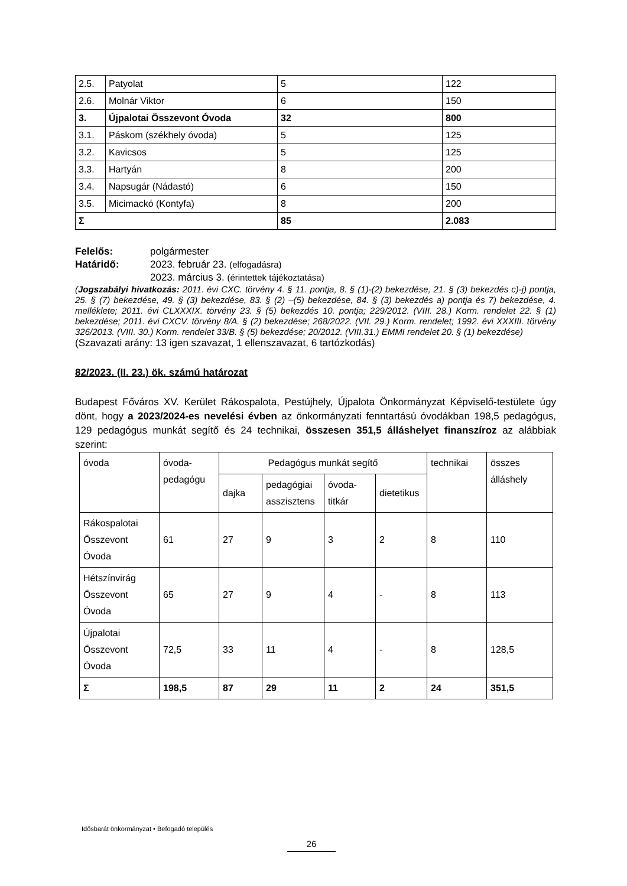| 2.5. | Patyolat | 5 | 122 |
| 2.6. | Molnár Viktor | 6 | 150 |
| 3. | Újpalotai Összevont Óvoda | 32 | 800 |
| 3.1. | Páskom (székhely óvoda) | 5 | 125 |
| 3.2. | Kavicsos | 5 | 125 |
| 3.3. | Hartyán | 8 | 200 |
| 3.4. | Napsugár (Nádastó) | 6 | 150 |
| 3.5. | Micimackó (Kontyfa) | 8 | 200 |
| Σ | | 85 | 2.083 |
Felelős: polgármester
Határidő: 2023. február 23. (elfogadásra)
2023. március 3. (érintettek tájékoztatása)
(Jogszabályi hivatkozás: 2011. évi CXC. törvény 4. § 11. pontja, 8. § (1)-(2) bekezdése, 21. § (3) bekezdés c)-j) pontja, 25. § (7) bekezdése, 49. § (3) bekezdése, 83. § (2) –(5) bekezdése, 84. § (3) bekezdés a) pontja és 7) bekezdése, 4. melléklete; 2011. évi CLXXXIX. törvény 23. § (5) bekezdés 10. pontja; 229/2012. (VIII. 28.) Korm. rendelet 22. § (1) bekezdése; 2011. évi CXCV. törvény 8/A. § (2) bekezdése; 268/2022. (VII. 29.) Korm. rendelet; 1992. évi XXXIII. törvény 326/2013. (VIII. 30.) Korm. rendelet 33/B. § (5) bekezdése; 20/2012. (VIII.31.) EMMI rendelet 20. § (1) bekezdése)
(Szavazati arány: 13 igen szavazat, 1 ellenszavazat, 6 tartózkodás)
82/2023. (II. 23.) ök. számú határozat
Budapest Főváros XV. Kerület Rákospalota, Pestújhely, Újpalota Önkormányzat Képviselő-testülete úgy dönt, hogy a 2023/2024-es nevelési évben az önkormányzati fenntartású óvodákban 198,5 pedagógus, 129 pedagógus munkát segítő és 24 technikai, összesen 351,5 álláshelyet finanszíroz az alábbiak szerint:
| óvoda | óvoda-pedagógu | Pedagógus munkát segítő | | | | technikai | összes álláshely |
| | | dajka | pedagógiai asszisztens | óvoda-titkár | dietetikus | | |
| Rákospalotai Összevont Óvoda | 61 | 27 | 9 | 3 | 2 | 8 | 110 |
| Hétszínvirág Összevont Óvoda | 65 | 27 | 9 | 4 | - | 8 | 113 |
| Újpalotai Összevont Óvoda | 72,5 | 33 | 11 | 4 | - | 8 | 128,5 |
| Σ | 198,5 | 87 | 29 | 11 | 2 | 24 | 351,5 |
Idősbarát önkormányzat • Befogadó település
26